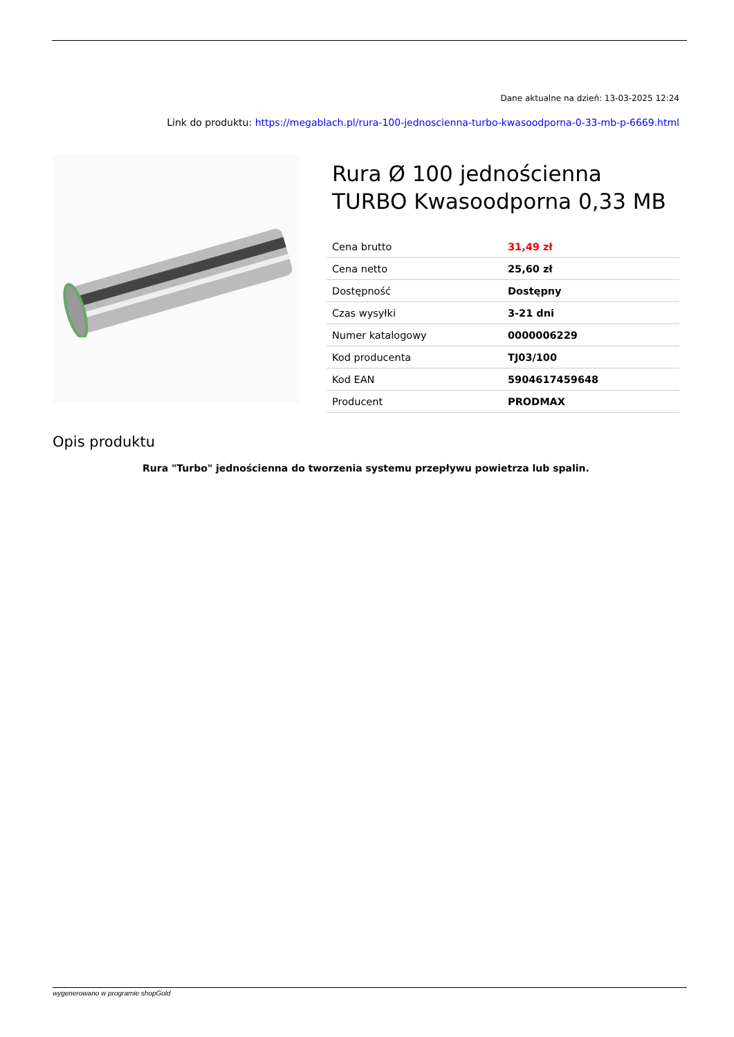Dane aktualne na dzień: 13-03-2025 12:24
Link do produktu: https://megablach.pl/rura-100-jednoscienna-turbo-kwasoodporna-0-33-mb-p-6669.html
Rura Ø 100 jednościenna TURBO Kwasoodporna 0,33 MB
| Cena brutto | 31,49 zł |
| Cena netto | 25,60 zł |
| Dostępność | Dostępny |
| Czas wysyłki | 3-21 dni |
| Numer katalogowy | 0000006229 |
| Kod producenta | TJ03/100 |
| Kod EAN | 5904617459648 |
| Producent | PRODMAX |
Opis produktu
Rura "Turbo" jednościenna do tworzenia systemu przepływu powietrza lub spalin.
wygenerowano w programie shopGold